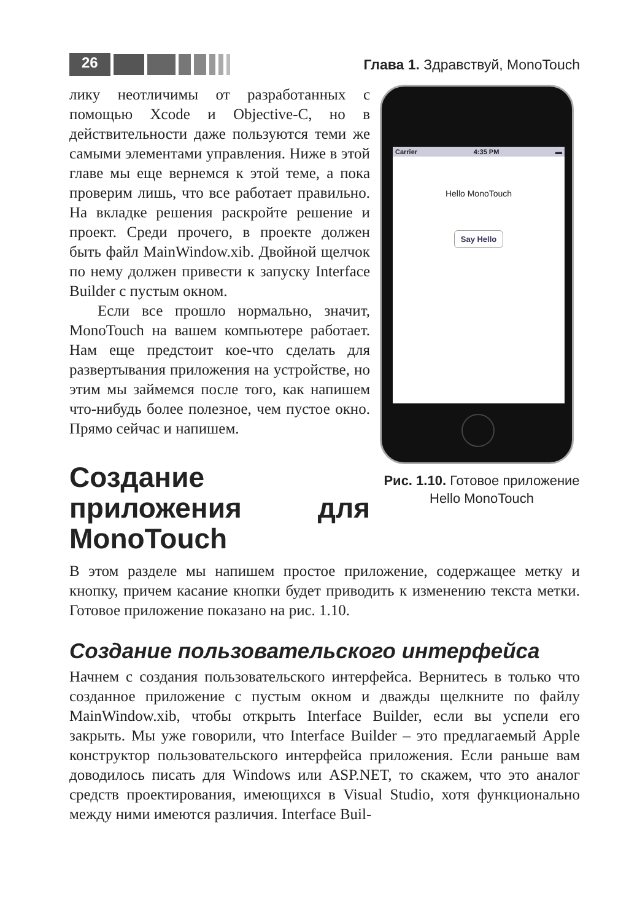26
Глава 1. Здравствуй, MonoTouch
лику неотличимы от разработанных с помощью Xcode и Objective-C, но в действительности даже пользуются теми же самыми элементами управления. Ниже в этой главе мы еще вернемся к этой теме, а пока проверим лишь, что все работает правильно. На вкладке решения раскройте решение и проект. Среди прочего, в проекте должен быть файл MainWindow.xib. Двойной щелчок по нему должен привести к запуску Interface Builder с пустым окном.
Если все прошло нормально, значит, MonoTouch на вашем компьютере работает. Нам еще предстоит кое-что сделать для развертывания приложения на устройстве, но этим мы займемся после того, как напишем что-нибудь более полезное, чем пустое окно. Прямо сейчас и напишем.
Создание приложения для MonoTouch
Carrier 4:35 PM ▬
Hello MonoTouch
Say Hello
Рис. 1.10. Готовое приложение Hello MonoTouch
В этом разделе мы напишем простое приложение, содержащее метку и кнопку, причем касание кнопки будет приводить к изменению текста метки. Готовое приложение показано на рис. 1.10.
Создание пользовательского интерфейса
Начнем с создания пользовательского интерфейса. Вернитесь в только что созданное приложение с пустым окном и дважды щелкните по файлу MainWindow.xib, чтобы открыть Interface Builder, если вы успели его закрыть. Мы уже говорили, что Interface Builder – это предлагаемый Apple конструктор пользовательского интерфейса приложения. Если раньше вам доводилось писать для Windows или ASP.NET, то скажем, что это аналог средств проектирования, имеющихся в Visual Studio, хотя функционально между ними имеются различия. Interface Buil-